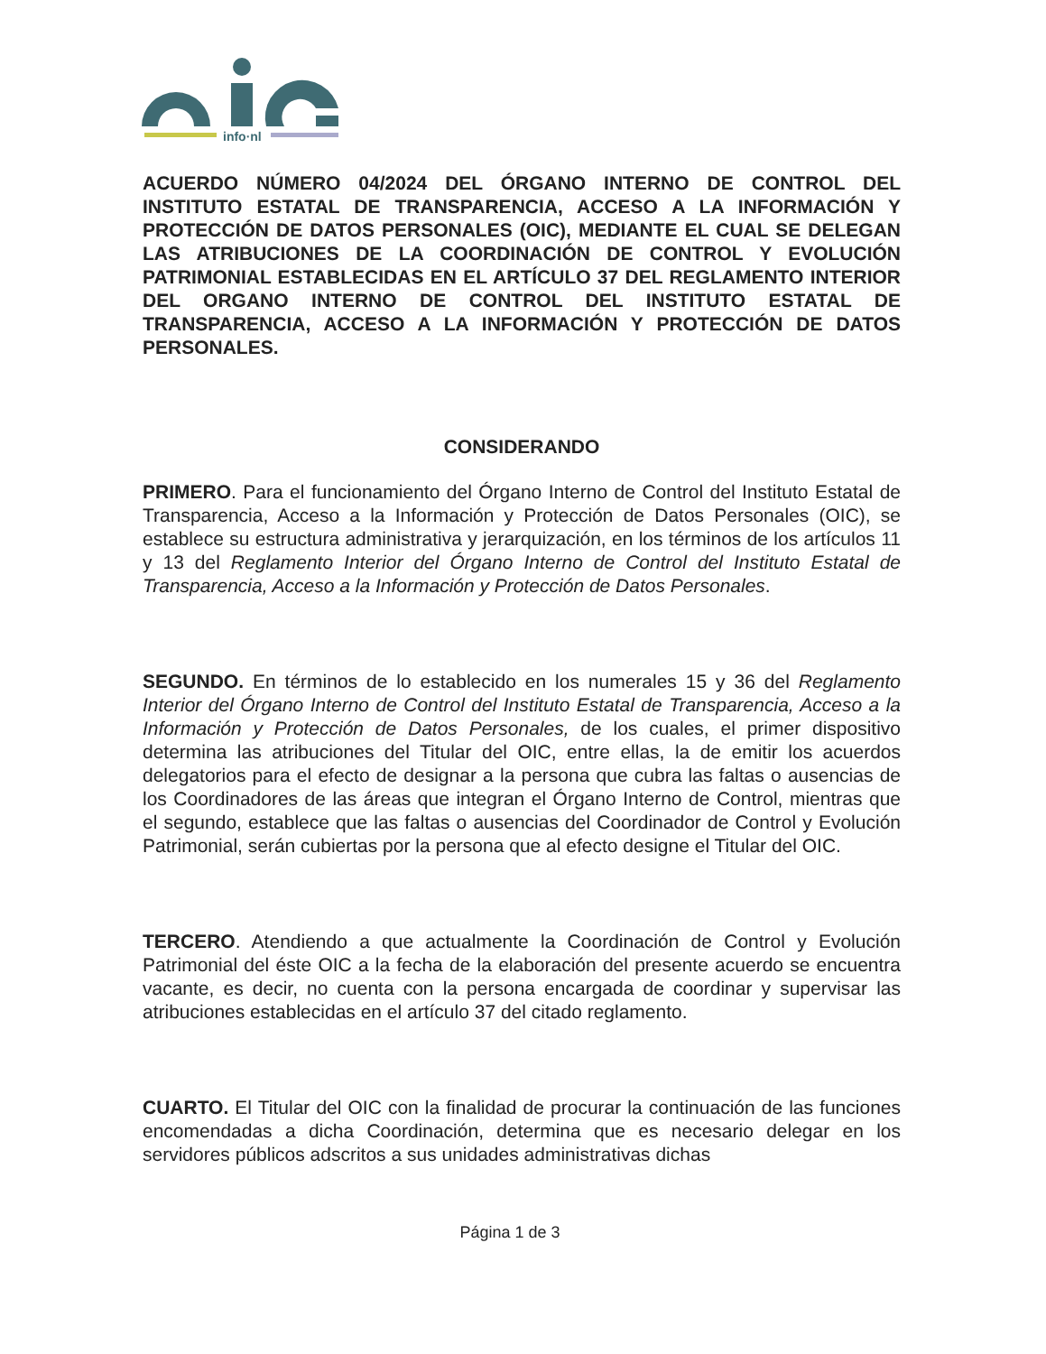info·nl
ACUERDO NÚMERO 04/2024 DEL ÓRGANO INTERNO DE CONTROL DEL INSTITUTO ESTATAL DE TRANSPARENCIA, ACCESO A LA INFORMACIÓN Y PROTECCIÓN DE DATOS PERSONALES (OIC), MEDIANTE EL CUAL SE DELEGAN LAS ATRIBUCIONES DE LA COORDINACIÓN DE CONTROL Y EVOLUCIÓN PATRIMONIAL ESTABLECIDAS EN EL ARTÍCULO 37 DEL REGLAMENTO INTERIOR DEL ORGANO INTERNO DE CONTROL DEL INSTITUTO ESTATAL DE TRANSPARENCIA, ACCESO A LA INFORMACIÓN Y PROTECCIÓN DE DATOS PERSONALES.
CONSIDERANDO
PRIMERO. Para el funcionamiento del Órgano Interno de Control del Instituto Estatal de Transparencia, Acceso a la Información y Protección de Datos Personales (OIC), se establece su estructura administrativa y jerarquización, en los términos de los artículos 11 y 13 del Reglamento Interior del Órgano Interno de Control del Instituto Estatal de Transparencia, Acceso a la Información y Protección de Datos Personales.
SEGUNDO. En términos de lo establecido en los numerales 15 y 36 del Reglamento Interior del Órgano Interno de Control del Instituto Estatal de Transparencia, Acceso a la Información y Protección de Datos Personales, de los cuales, el primer dispositivo determina las atribuciones del Titular del OIC, entre ellas, la de emitir los acuerdos delegatorios para el efecto de designar a la persona que cubra las faltas o ausencias de los Coordinadores de las áreas que integran el Órgano Interno de Control, mientras que el segundo, establece que las faltas o ausencias del Coordinador de Control y Evolución Patrimonial, serán cubiertas por la persona que al efecto designe el Titular del OIC.
TERCERO. Atendiendo a que actualmente la Coordinación de Control y Evolución Patrimonial del éste OIC a la fecha de la elaboración del presente acuerdo se encuentra vacante, es decir, no cuenta con la persona encargada de coordinar y supervisar las atribuciones establecidas en el artículo 37 del citado reglamento.
CUARTO. El Titular del OIC con la finalidad de procurar la continuación de las funciones encomendadas a dicha Coordinación, determina que es necesario delegar en los servidores públicos adscritos a sus unidades administrativas dichas
Página 1 de 3